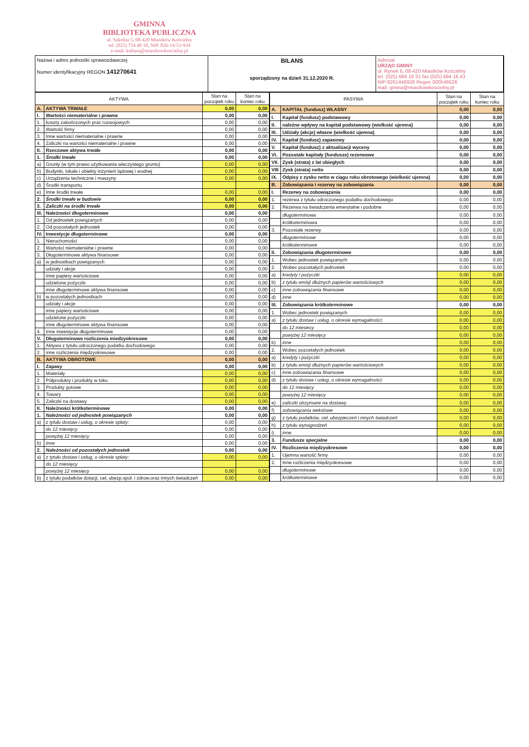GMINNA
BIBLIOTEKA PUBLICZNA
ul. Szkolna 5, 08-420 Miastków Kościelny
tel. (025) 754 40 18, NIP. 826-14-53-934
e-mail: kultura@miastkowkoscielny.pl
Nazwa i adres jednostki sprawozdawczej
Numer identyfikacyjny REGON 141270641
BILANS
sporządzony na dzień 31.12.2020 R.
Adresat
URZĄD GMINY
ul. Rynek 6, 08-420 Miastków Kościelny
tel. (025) 684 16 31 fax (025) 684 16 43
NIP 8261446928 Regon 000546526
mail: gmina@miastkowkoscielny.pl
| AKTYWA | | Stan na początek roku | Stan na koniec roku |
| --- | --- | --- | --- |
| A. | AKTYWA TRWAŁE | 0,00 | 0,00 |
| I. | Wartości niematerialne i prawne | 0,00 | 0,00 |
| 1. | koszty zakończonych prac rozwojowych | 0,00 | 0,00 |
| 2. | Wartość firmy | 0,00 | 0,00 |
| 3. | Inne wartości niematerialne i prawne | 0,00 | 0,00 |
| 4. | Zaliczki na wartości niematerialne i prawne | 0,00 | 0,00 |
| II. | Rzeczowe aktywa trwałe | 0,00 | 0,00 |
| 1. | Środki trwałe | 0,00 | 0,00 |
| a) | Grunty (w tym prawo użytkowania wieczystego gruntu) | 0,00 | 0,00 |
| b) | Budynki, lokale i obiekty inżynierii lądowej i wodnej | 0,00 | 0,00 |
| c) | Urządzenia techniczne i maszyny | 0,00 | 0,00 |
| d) | Środki transportu | | |
| e) | Inne środki trwałe | 0,00 | 0,00 |
| 2. | Środki trwałe w budowie | 0,00 | 0,00 |
| 3. | Zaliczki na środki trwałe | 0,00 | 0,00 |
| III. | Należności długoterminowe | 0,00 | 0,00 |
| 1. | Od jednostek powiązanych | 0,00 | 0,00 |
| 2. | Od pozostałych jednostek | 0,00 | 0,00 |
| IV. | Inwestycje długoterminowe | 0,00 | 0,00 |
| 1. | Nieruchomości | 0,00 | 0,00 |
| 2. | Wartości niematerialne i prawne | 0,00 | 0,00 |
| 3. | Długoterminowe aktywa finansowe | 0,00 | 0,00 |
| a) | w jednostkach powiązanych | 0,00 | 0,00 |
| | udziały i akcje | 0,00 | 0,00 |
| | inne papiery wartościowe | 0,00 | 0,00 |
| | udzielone pożyczki | 0,00 | 0,00 |
| | inne długoterminowe aktywa finansowe | 0,00 | 0,00 |
| b) | w pozostałych jednostkach | 0,00 | 0,00 |
| | udziały i akcje | 0,00 | 0,00 |
| | inne papiery wartościowe | 0,00 | 0,00 |
| | udzielone pożyczki | 0,00 | 0,00 |
| | inne długoterminowe aktywa finansowe | 0,00 | 0,00 |
| 4. | Inne inwestycje długoterminowe | 0,00 | 0,00 |
| V. | Długoterminowe rozliczenia miedzyokresowe | 0,00 | 0,00 |
| 1. | Aktywa z tytułu odroczonego podatku dochodowego | 0,00 | 0,00 |
| 2. | inne rozliczenia międzyokresowe | 0,00 | 0,00 |
| B. | AKTYWA OBROTOWE | 0,00 | 0,00 |
| I. | Zapasy | 0,00 | 0,00 |
| 1. | Materiały | 0,00 | 0,00 |
| 2. | Półprodukty i produkty w toku | 0,00 | 0,00 |
| 3. | Produkty gotowe | 0,00 | 0,00 |
| 4. | Towary | 0,00 | 0,00 |
| 5. | Zaliczki na dostawy | 0,00 | 0,00 |
| II. | Należności krótkoterminowe | 0,00 | 0,00 |
| 1. | Należności od jednostek powiązanych | 0,00 | 0,00 |
| a) | z tytułu dostaw i usług, o okresie spłaty: | 0,00 | 0,00 |
| | do 12 miesięcy | 0,00 | 0,00 |
| | powyżej 12 miesięcy | 0,00 | 0,00 |
| b) | inne | 0,00 | 0,00 |
| 2. | Należności od pozostałych jednostek | 0,00 | 0,00 |
| a) | z tytułu dostaw i usług, o okresie spłaty: | 0,00 | 0,00 |
| | do 12 miesięcy | | |
| | powyżej 12 miesięcy | 0,00 | 0,00 |
| b) | z tytułu podatków dotacji, ceł, ubezp.społ. i zdrow.oraz innych świadczeń | 0,00 | 0,00 |
| PASYWA | | Stan na początek roku | Stan na koniec roku |
| --- | --- | --- | --- |
| A. | KAPITAŁ (fundusz) WŁASNY | 0,00 | 0,00 |
| I. | Kapitał (fundusz) podstawowy | 0,00 | 0,00 |
| II. | należne wpływy na kapitał podstawowy (wielkość ujemna) | 0,00 | 0,00 |
| III. | Udziały (akcje) własne (wielkość ujemna) | 0,00 | 0,00 |
| IV. | Kapitał (fundusz) zapasowy | 0,00 | 0,00 |
| V. | Kapitał (fundusz) z aktualizacji wyceny | 0,00 | 0,00 |
| VI. | Pozostałe kapitały (fundusze) rezerwowe | 0,00 | 0,00 |
| VII. | Zysk (strata) z lat ubiegłych | 0,00 | 0,00 |
| VIII | Zysk (strata) netto | 0,00 | 0,00 |
| IX. | Odpisy z zysku netto w ciągu roku obrotowego (wielkość ujemna) | 0,00 | 0,00 |
| B. | Zobowiązania i rezerwy na zobowiązania | 0,00 | 0,00 |
| I. | Rezerwy na zobowiązania | 0,00 | 0,00 |
| 1. | rezerwa z tytułu odroczonego podatku dochodowego | 0,00 | 0,00 |
| 2. | Rezerwa na świadczenia emerytalne i podobne | 0,00 | 0,00 |
| | długoterminowa | 0,00 | 0,00 |
| | krótkoterminowa | 0,00 | 0,00 |
| 3. | Pozostałe rezerwy | 0,00 | 0,00 |
| | długoterminowe | 0,00 | 0,00 |
| | krótkoterminowe | 0,00 | 0,00 |
| II. | Zobowiązania długoterminowe | 0,00 | 0,00 |
| 1. | Wobec jednostek powiązanych | 0,00 | 0,00 |
| 2. | Wobec pozostałych jednostek | 0,00 | 0,00 |
| a) | kredyty i pożyczki | 0,00 | 0,00 |
| b) | z tytułu emisji dłużnych papierów wartościowych | 0,00 | 0,00 |
| c) | inne zobowiązania finansowe | 0,00 | 0,00 |
| d) | inne | 0,00 | 0,00 |
| III. | Zobowiązania krótkoterminowe | 0,00 | 0,00 |
| 1. | Wobec jednostek powiązanych | 0,00 | 0,00 |
| a) | z tytułu dostaw i usług, o okresie wymagalności: | 0,00 | 0,00 |
| | do 12 miesiecy | 0,00 | 0,00 |
| | powyżej 12 miesięcy | 0,00 | 0,00 |
| b) | inne | 0,00 | 0,00 |
| 2. | Wobec pozostałych jednostek | 0,00 | 0,00 |
| a) | kredyty i pożyczki | 0,00 | 0,00 |
| b) | z tytułu emisji dłużnych papierów wartościowych | 0,00 | 0,00 |
| c) | inne zobowiazania finansowe | 0,00 | 0,00 |
| d) | z tytułu dostaw i usług, o okresie wymagalności: | 0,00 | 0,00 |
| | do 12 miesięcy | 0,00 | 0,00 |
| | powyżej 12 miesięcy | 0,00 | 0,00 |
| e) | zaliczki otrzymane na dostawy | 0,00 | 0,00 |
| f) | zobowiązania wekslowe | 0,00 | 0,00 |
| g) | z tytułu podatków, ceł, ubezpieczeń i innych świadczeń | 0,00 | 0,00 |
| h) | z tytułu wynagrodzeń | 0,00 | 0,00 |
| i) | inne | 0,00 | 0,00 |
| 3. | Fundusze specjalne | 0,00 | 0,00 |
| IV. | Rozliczenia międzyokresowe | 0,00 | 0,00 |
| 1. | Ujemna wartość firmy | 0,00 | 0,00 |
| 2. | Inne rozliczenia międzyokresowe | 0,00 | 0,00 |
| | długoterminowe | 0,00 | 0,00 |
| | krótkoterminowe | 0,00 | 0,00 |